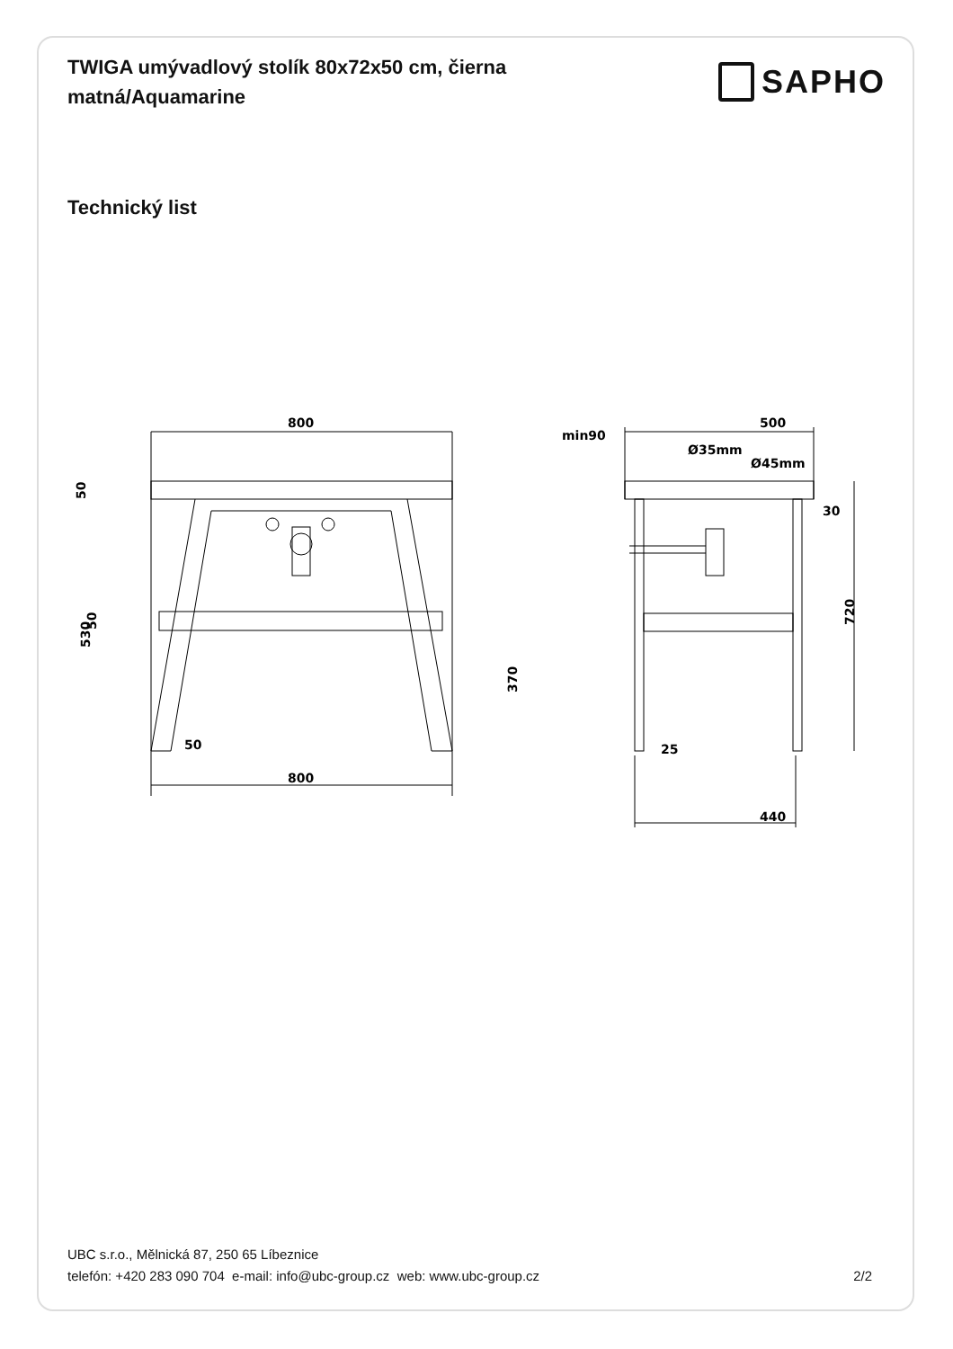TWIGA umývadlový stolík 80x72x50 cm, čierna matná/Aquamarine
SAPHO
Technický list
800
800
50
500
min90
Ø35mm
Ø45mm
30
25
440
50
50
530
370
720
UBC s.r.o., Mělnická 87, 250 65 Líbeznice
telefón: +420 283 090 704 e-mail: info@ubc-group.cz web: www.ubc-group.cz 2/2